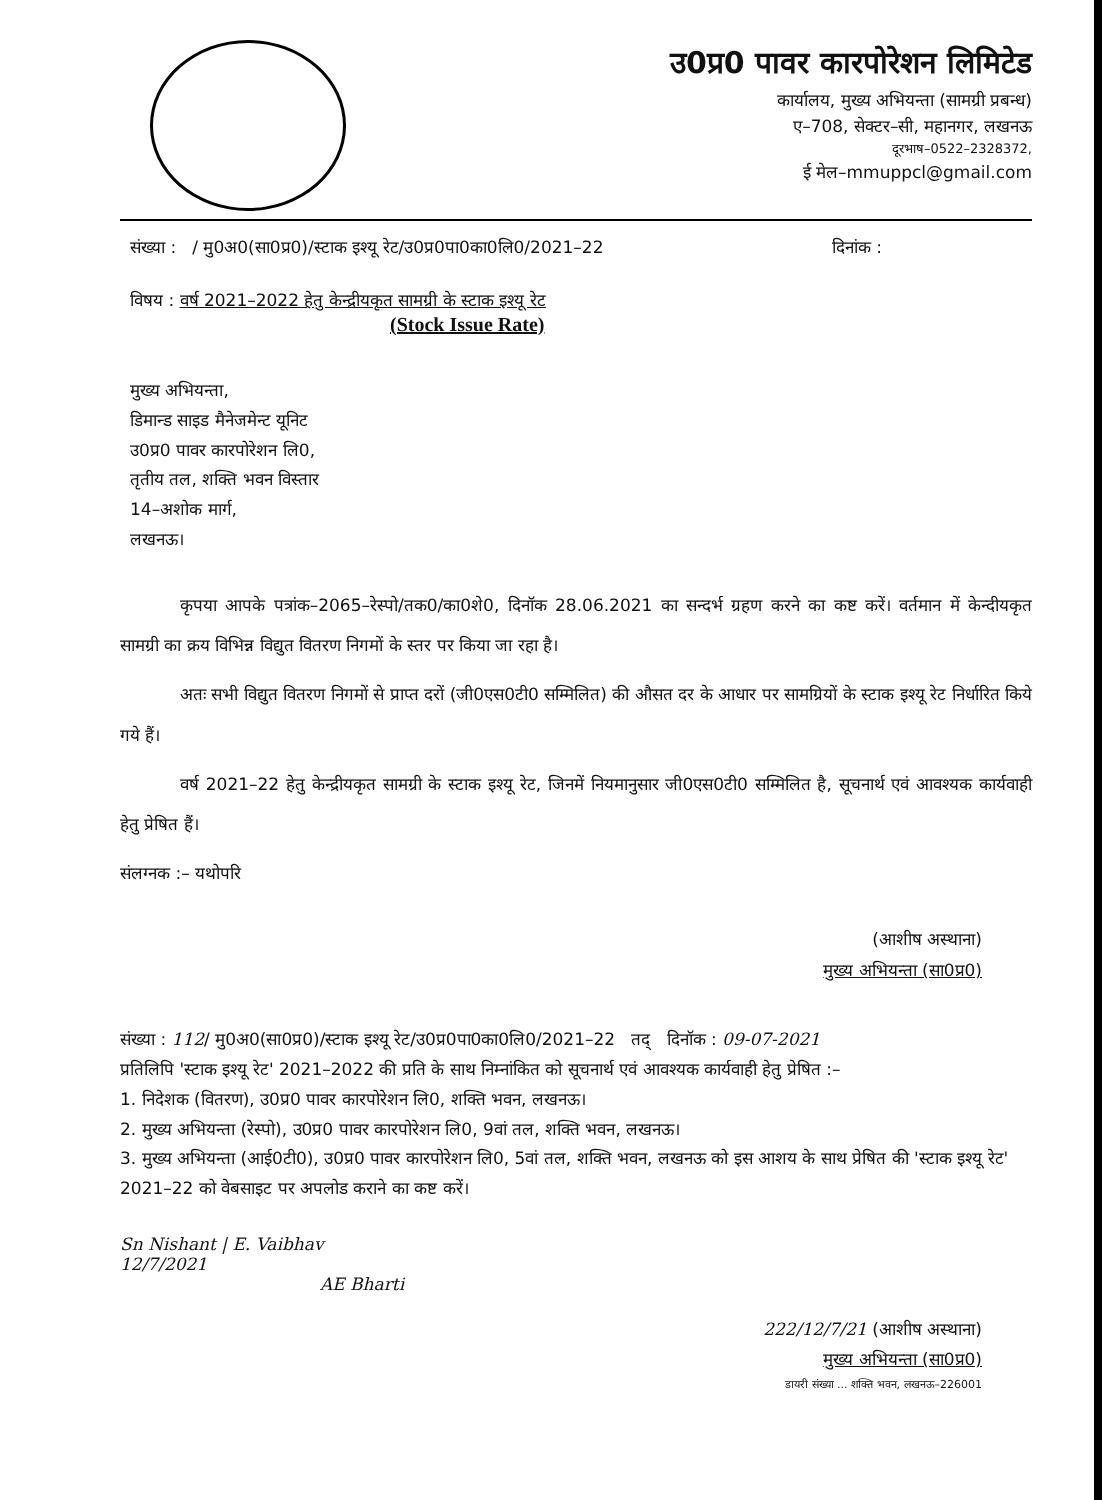उ0प्र0 पावर कारपोरेशन लिमिटेड
कार्यालय, मुख्य अभियन्ता (सामग्री प्रबन्ध)
ए–708, सेक्टर–सी, महानगर, लखनऊ
दूरभाष–0522–2328372,
ई मेल–mmuppcl@gmail.com
संख्या : / मु0अ0(सा0प्र0)/स्टाक इश्यू रेट/उ0प्र0पा0का0लि0/2021–22 दिनांक :
विषय : वर्ष 2021–2022 हेतु केन्द्रीयकृत सामग्री के स्टाक इश्यू रेट
(Stock Issue Rate)
मुख्य अभियन्ता,
डिमान्ड साइड मैनेजमेन्ट यूनिट
उ0प्र0 पावर कारपोरेशन लि0,
तृतीय तल, शक्ति भवन विस्तार
14–अशोक मार्ग,
लखनऊ।
कृपया आपके पत्रांक–2065–रेस्पो/तक0/का0शे0, दिनॉक 28.06.2021 का सन्दर्भ ग्रहण करने का कष्ट करें। वर्तमान में केन्दीयकृत सामग्री का क्रय विभिन्न विद्युत वितरण निगमों के स्तर पर किया जा रहा है।
अतः सभी विद्युत वितरण निगमों से प्राप्त दरों (जी0एस0टी0 सम्मिलित) की औसत दर के आधार पर सामग्रियों के स्टाक इश्यू रेट निर्धारित किये गये हैं।
वर्ष 2021–22 हेतु केन्द्रीयकृत सामग्री के स्टाक इश्यू रेट, जिनमें नियमानुसार जी0एस0टी0 सम्मिलित है, सूचनार्थ एवं आवश्यक कार्यवाही हेतु प्रेषित हैं।
संलग्नक :– यथोपरि
(आशीष अस्थाना)
मुख्य अभियन्ता (सा0प्र0)
संख्या : 112/ मु0अ0(सा0प्र0)/स्टाक इश्यू रेट/उ0प्र0पा0का0लि0/2021–22 तद् दिनॉक : 09-07-2021
प्रतिलिपि 'स्टाक इश्यू रेट' 2021–2022 की प्रति के साथ निम्नांकित को सूचनार्थ एवं आवश्यक कार्यवाही हेतु प्रेषित :–
1. निदेशक (वितरण), उ0प्र0 पावर कारपोरेशन लि0, शक्ति भवन, लखनऊ।
2. मुख्य अभियन्ता (रेस्पो), उ0प्र0 पावर कारपोरेशन लि0, 9वां तल, शक्ति भवन, लखनऊ।
3. मुख्य अभियन्ता (आई0टी0), उ0प्र0 पावर कारपोरेशन लि0, 5वां तल, शक्ति भवन, लखनऊ को इस आशय के साथ प्रेषित की 'स्टाक इश्यू रेट' 2021–22 को वेबसाइट पर अपलोड कराने का कष्ट करें।
Sn Nishant | E. Vaibhav
12/7/2021
AE Bharti
222/12/7/21 (आशीष अस्थाना)
मुख्य अभियन्ता (सा0प्र0)
डायरी संख्या ... शक्ति भवन, लखनऊ–226001